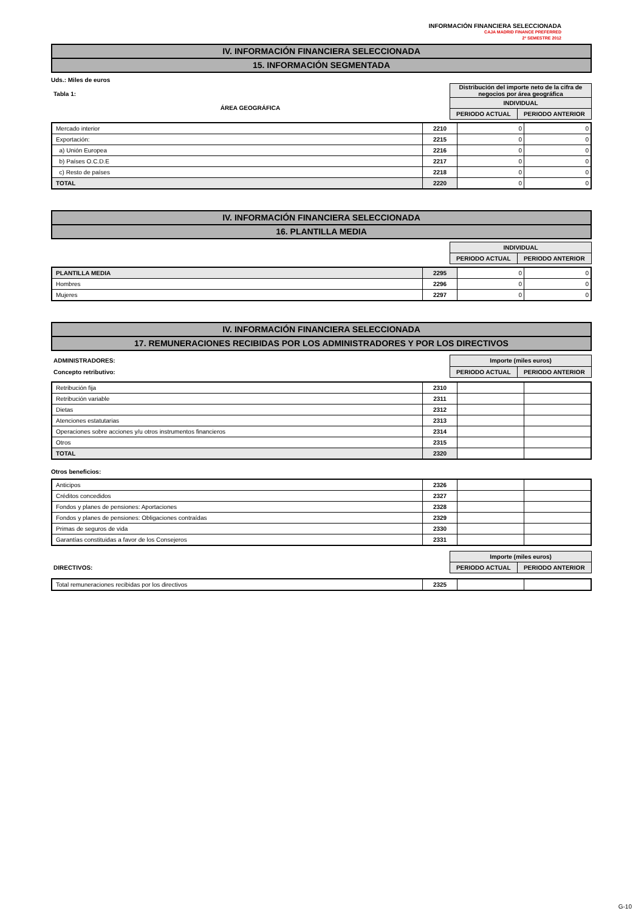INFORMACIÓN FINANCIERA SELECCIONADA
CAJA MADRID FINANCE PREFERRED
2º SEMESTRE 2012
IV. INFORMACIÓN FINANCIERA SELECCIONADA
15. INFORMACIÓN SEGMENTADA
Uds.: Miles de euros
Tabla 1:
ÁREA GEOGRÁFICA
| Distribución del importe neto de la cifra de negocios por área geográfica | |
| --- | --- |
| INDIVIDUAL | |
| PERIODO ACTUAL | PERIODO ANTERIOR |
| Mercado interior | 2210 | 0 | 0 |
| Exportación: | 2215 | 0 | 0 |
| a) Unión Europea | 2216 | 0 | 0 |
| b) Países O.C.D.E | 2217 | 0 | 0 |
| c) Resto de países | 2218 | 0 | 0 |
| TOTAL | 2220 | 0 | 0 |
IV. INFORMACIÓN FINANCIERA SELECCIONADA
16. PLANTILLA MEDIA
| INDIVIDUAL | |
| --- | --- |
| PERIODO ACTUAL | PERIODO ANTERIOR |
| PLANTILLA MEDIA | 2295 | 0 | 0 |
| Hombres | 2296 | 0 | 0 |
| Mujeres | 2297 | 0 | 0 |
IV. INFORMACIÓN FINANCIERA SELECCIONADA
17. REMUNERACIONES RECIBIDAS POR LOS ADMINISTRADORES Y POR LOS DIRECTIVOS
ADMINISTRADORES:
Concepto retributivo:
| Importe (miles euros) | |
| --- | --- |
| PERIODO ACTUAL | PERIODO ANTERIOR |
| Retribución fija | 2310 | | |
| Retribución variable | 2311 | | |
| Dietas | 2312 | | |
| Atenciones estatutarias | 2313 | | |
| Operaciones sobre acciones y/u otros instrumentos financieros | 2314 | | |
| Otros | 2315 | | |
| TOTAL | 2320 | | |
Otros beneficios:
| Anticipos | 2326 | | |
| Créditos concedidos | 2327 | | |
| Fondos y planes de pensiones: Aportaciones | 2328 | | |
| Fondos y planes de pensiones: Obligaciones contraídas | 2329 | | |
| Primas de seguros de vida | 2330 | | |
| Garantías constituidas a favor de los Consejeros | 2331 | | |
DIRECTIVOS:
| Importe (miles euros) | |
| --- | --- |
| PERIODO ACTUAL | PERIODO ANTERIOR |
| Total remuneraciones recibidas por los directivos | 2325 | | |
G-10